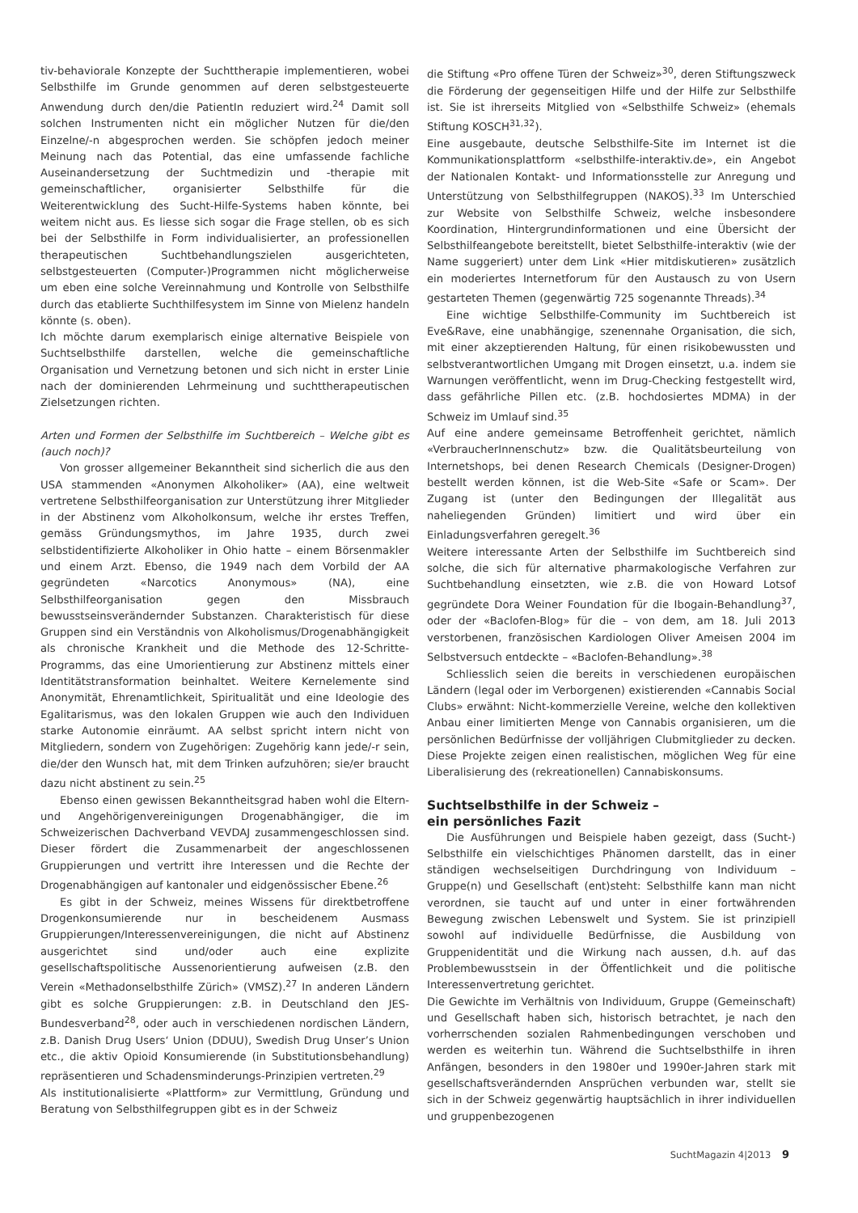tiv-behaviorale Konzepte der Suchttherapie implementieren, wobei Selbsthilfe im Grunde genommen auf deren selbstgesteuerte Anwendung durch den/die PatientIn reduziert wird.<sup>24</sup> Damit soll solchen Instrumenten nicht ein möglicher Nutzen für die/den Einzelne/-n abgesprochen werden. Sie schöpfen jedoch meiner Meinung nach das Potential, das eine umfassende fachliche Auseinandersetzung der Suchtmedizin und -therapie mit gemeinschaftlicher, organisierter Selbsthilfe für die Weiterentwicklung des Sucht-Hilfe-Systems haben könnte, bei weitem nicht aus. Es liesse sich sogar die Frage stellen, ob es sich bei der Selbsthilfe in Form individualisierter, an professionellen therapeutischen Suchtbehandlungszielen ausgerichteten, selbstgesteuerten (Computer-)Programmen nicht möglicherweise um eben eine solche Vereinnahmung und Kontrolle von Selbsthilfe durch das etablierte Suchthilfesystem im Sinne von Mielenz handeln könnte (s. oben).
Ich möchte darum exemplarisch einige alternative Beispiele von Suchtselbsthilfe darstellen, welche die gemeinschaftliche Organisation und Vernetzung betonen und sich nicht in erster Linie nach der dominierenden Lehrmeinung und suchttherapeutischen Zielsetzungen richten.
Arten und Formen der Selbsthilfe im Suchtbereich – Welche gibt es (auch noch)?
Von grosser allgemeiner Bekanntheit sind sicherlich die aus den USA stammenden «Anonymen Alkoholiker» (AA), eine weltweit vertretene Selbsthilfeorganisation zur Unterstützung ihrer Mitglieder in der Abstinenz vom Alkoholkonsum, welche ihr erstes Treffen, gemäss Gründungsmythos, im Jahre 1935, durch zwei selbstidentifizierte Alkoholiker in Ohio hatte – einem Börsenmakler und einem Arzt. Ebenso, die 1949 nach dem Vorbild der AA gegründeten «Narcotics Anonymous» (NA), eine Selbsthilfeorganisation gegen den Missbrauch bewusstseinsverändernder Substanzen. Charakteristisch für diese Gruppen sind ein Verständnis von Alkoholismus/Drogenabhängigkeit als chronische Krankheit und die Methode des 12-Schritte-Programms, das eine Umorientierung zur Abstinenz mittels einer Identitätstransformation beinhaltet. Weitere Kernelemente sind Anonymität, Ehrenamtlichkeit, Spiritualität und eine Ideologie des Egalitarismus, was den lokalen Gruppen wie auch den Individuen starke Autonomie einräumt. AA selbst spricht intern nicht von Mitgliedern, sondern von Zugehörigen: Zugehörig kann jede/-r sein, die/der den Wunsch hat, mit dem Trinken aufzuhören; sie/er braucht dazu nicht abstinent zu sein.<sup>25</sup>
Ebenso einen gewissen Bekanntheitsgrad haben wohl die Eltern- und Angehörigenvereinigungen Drogenabhängiger, die im Schweizerischen Dachverband VEVDAJ zusammengeschlossen sind. Dieser fördert die Zusammenarbeit der angeschlossenen Gruppierungen und vertritt ihre Interessen und die Rechte der Drogenabhängigen auf kantonaler und eidgenössischer Ebene.<sup>26</sup>
Es gibt in der Schweiz, meines Wissens für direktbetroffene Drogenkonsumierende nur in bescheidenem Ausmass Gruppierungen/Interessenvereinigungen, die nicht auf Abstinenz ausgerichtet sind und/oder auch eine explizite gesellschaftspolitische Aussenorientierung aufweisen (z.B. den Verein «Methadonselbsthilfe Zürich» (VMSZ).<sup>27</sup> In anderen Ländern gibt es solche Gruppierungen: z.B. in Deutschland den JES-Bundesverband<sup>28</sup>, oder auch in verschiedenen nordischen Ländern, z.B. Danish Drug Users‘ Union (DDUU), Swedish Drug Unser’s Union etc., die aktiv Opioid Konsumierende (in Substitutionsbehandlung) repräsentieren und Schadensminderungs-Prinzipien vertreten.<sup>29</sup>
Als institutionalisierte «Plattform» zur Vermittlung, Gründung und Beratung von Selbsthilfegruppen gibt es in der Schweiz
die Stiftung «Pro offene Türen der Schweiz»<sup>30</sup>, deren Stiftungszweck die Förderung der gegenseitigen Hilfe und der Hilfe zur Selbsthilfe ist. Sie ist ihrerseits Mitglied von «Selbsthilfe Schweiz» (ehemals Stiftung KOSCH<sup>31,32</sup>).
Eine ausgebaute, deutsche Selbsthilfe-Site im Internet ist die Kommunikationsplattform «selbsthilfe-interaktiv.de», ein Angebot der Nationalen Kontakt- und Informationsstelle zur Anregung und Unterstützung von Selbsthilfegruppen (NAKOS).<sup>33</sup> Im Unterschied zur Website von Selbsthilfe Schweiz, welche insbesondere Koordination, Hintergrundinformationen und eine Übersicht der Selbsthilfeangebote bereitstellt, bietet Selbsthilfe-interaktiv (wie der Name suggeriert) unter dem Link «Hier mitdiskutieren» zusätzlich ein moderiertes Internetforum für den Austausch zu von Usern gestarteten Themen (gegenwärtig 725 sogenannte Threads).<sup>34</sup>
Eine wichtige Selbsthilfe-Community im Suchtbereich ist Eve&Rave, eine unabhängige, szenennahe Organisation, die sich, mit einer akzeptierenden Haltung, für einen risikobewussten und selbstverantwortlichen Umgang mit Drogen einsetzt, u.a. indem sie Warnungen veröffentlicht, wenn im Drug-Checking festgestellt wird, dass gefährliche Pillen etc. (z.B. hochdosiertes MDMA) in der Schweiz im Umlauf sind.<sup>35</sup>
Auf eine andere gemeinsame Betroffenheit gerichtet, nämlich «VerbraucherInnenschutz» bzw. die Qualitätsbeurteilung von Internetshops, bei denen Research Chemicals (Designer-Drogen) bestellt werden können, ist die Web-Site «Safe or Scam». Der Zugang ist (unter den Bedingungen der Illegalität aus naheliegenden Gründen) limitiert und wird über ein Einladungsverfahren geregelt.<sup>36</sup>
Weitere interessante Arten der Selbsthilfe im Suchtbereich sind solche, die sich für alternative pharmakologische Verfahren zur Suchtbehandlung einsetzten, wie z.B. die von Howard Lotsof gegründete Dora Weiner Foundation für die Ibogain-Behandlung<sup>37</sup>, oder der «Baclofen-Blog» für die – von dem, am 18. Juli 2013 verstorbenen, französischen Kardiologen Oliver Ameisen 2004 im Selbstversuch entdeckte – «Baclofen-Behandlung».<sup>38</sup>
Schliesslich seien die bereits in verschiedenen europäischen Ländern (legal oder im Verborgenen) existierenden «Cannabis Social Clubs» erwähnt: Nicht-kommerzielle Vereine, welche den kollektiven Anbau einer limitierten Menge von Cannabis organisieren, um die persönlichen Bedürfnisse der volljährigen Clubmitglieder zu decken. Diese Projekte zeigen einen realistischen, möglichen Weg für eine Liberalisierung des (rekreationellen) Cannabiskonsums.
Suchtselbsthilfe in der Schweiz –
ein persönliches Fazit
Die Ausführungen und Beispiele haben gezeigt, dass (Sucht-) Selbsthilfe ein vielschichtiges Phänomen darstellt, das in einer ständigen wechselseitigen Durchdringung von Individuum – Gruppe(n) und Gesellschaft (ent)steht: Selbsthilfe kann man nicht verordnen, sie taucht auf und unter in einer fortwährenden Bewegung zwischen Lebenswelt und System. Sie ist prinzipiell sowohl auf individuelle Bedürfnisse, die Ausbildung von Gruppenidentität und die Wirkung nach aussen, d.h. auf das Problembewusstsein in der Öffentlichkeit und die politische Interessenvertretung gerichtet.
Die Gewichte im Verhältnis von Individuum, Gruppe (Gemeinschaft) und Gesellschaft haben sich, historisch betrachtet, je nach den vorherrschenden sozialen Rahmenbedingungen verschoben und werden es weiterhin tun. Während die Suchtselbsthilfe in ihren Anfängen, besonders in den 1980er und 1990er-Jahren stark mit gesellschaftsverändernden Ansprüchen verbunden war, stellt sie sich in der Schweiz gegenwärtig hauptsächlich in ihrer individuellen und gruppenbezogenen
SuchtMagazin 4|2013 9